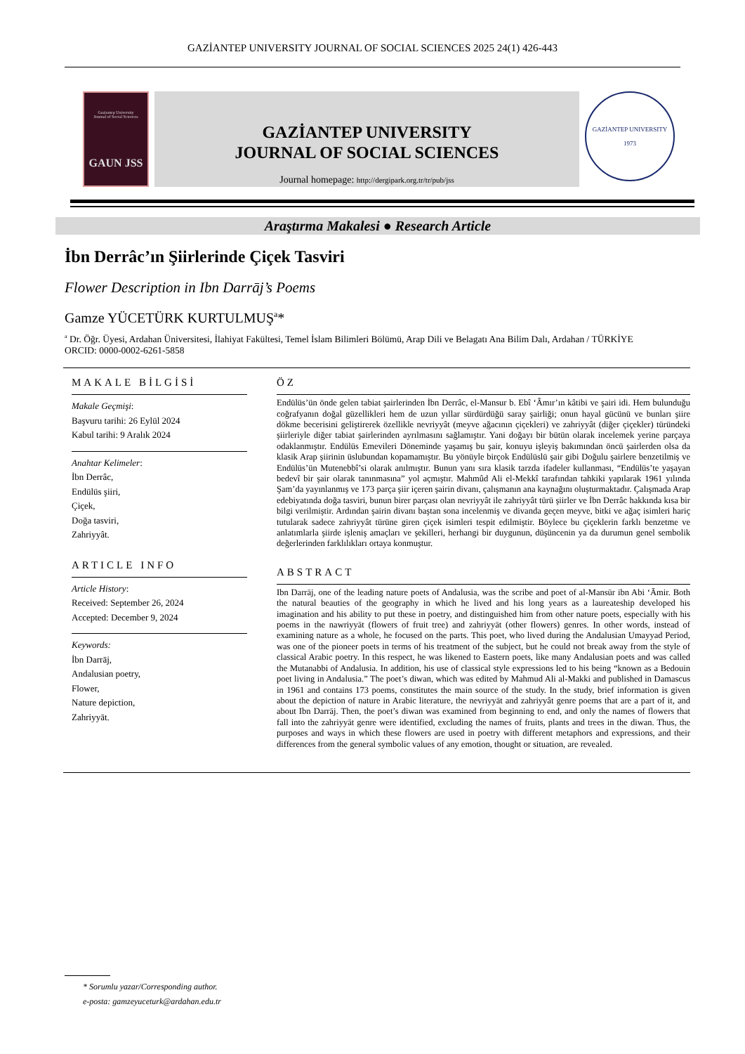GAZİANTEP UNIVERSITY JOURNAL OF SOCIAL SCIENCES 2025 24(1) 426-443
Gaziantep University
Journal of Social Sciences
GAUN JSS
GAZİANTEP UNIVERSITY
JOURNAL OF SOCIAL SCIENCES
Journal homepage: http://dergipark.org.tr/tr/pub/jss
GAZİANTEP UNIVERSITY
1973
Araştırma Makalesi ● Research Article
İbn Derrâc’ın Şiirlerinde Çiçek Tasviri
Flower Description in Ibn Darrāj’s Poems
Gamze YÜCETÜRK KURTULMUŞ<sup>a</sup>*
<sup>a</sup> Dr. Öğr. Üyesi, Ardahan Üniversitesi, İlahiyat Fakültesi, Temel İslam Bilimleri Bölümü, Arap Dili ve Belagatı Ana Bilim Dalı, Ardahan / TÜRKİYE
ORCID: 0000-0002-6261-5858
MAKALE BİLGİSİ
Makale Geçmişi:
Başvuru tarihi: 26 Eylül 2024
Kabul tarihi: 9 Aralık 2024
Anahtar Kelimeler:
İbn Derrâc,
Endülüs şiiri,
Çiçek,
Doğa tasviri,
Zahriyyât.
ARTICLE INFO
Article History:
Received: September 26, 2024
Accepted: December 9, 2024
Keywords:
İbn Darrāj,
Andalusian poetry,
Flower,
Nature depiction,
Zahriyyāt.
ÖZ
Endülüs’ün önde gelen tabiat şairlerinden İbn Derrâc, el-Mansur b. Ebî ‘Âmır’ın kâtibi ve şairi idi. Hem bulunduğu coğrafyanın doğal güzellikleri hem de uzun yıllar sürdürdüğü saray şairliği; onun hayal gücünü ve bunları şiire dökme becerisini geliştirerek özellikle nevriyyât (meyve ağacının çiçekleri) ve zahriyyât (diğer çiçekler) türündeki şiirleriyle diğer tabiat şairlerinden ayrılmasını sağlamıştır. Yani doğayı bir bütün olarak incelemek yerine parçaya odaklanmıştır. Endülüs Emevileri Döneminde yaşamış bu şair, konuyu işleyiş bakımından öncü şairlerden olsa da klasik Arap şiirinin üslubundan kopamamıştır. Bu yönüyle birçok Endülüslü şair gibi Doğulu şairlere benzetilmiş ve Endülüs’ün Mutenebbî’si olarak anılmıştır. Bunun yanı sıra klasik tarzda ifadeler kullanması, “Endülüs’te yaşayan bedevî bir şair olarak tanınmasına” yol açmıştır. Mahmûd Ali el-Mekkî tarafından tahkiki yapılarak 1961 yılında Şam’da yayınlanmış ve 173 parça şiir içeren şairin divanı, çalışmanın ana kaynağını oluşturmaktadır. Çalışmada Arap edebiyatında doğa tasviri, bunun birer parçası olan nevriyyât ile zahriyyât türü şiirler ve İbn Derrâc hakkında kısa bir bilgi verilmiştir. Ardından şairin divanı baştan sona incelenmiş ve divanda geçen meyve, bitki ve ağaç isimleri hariç tutularak sadece zahriyyât türüne giren çiçek isimleri tespit edilmiştir. Böylece bu çiçeklerin farklı benzetme ve anlatımlarla şiirde işleniş amaçları ve şekilleri, herhangi bir duygunun, düşüncenin ya da durumun genel sembolik değerlerinden farklılıkları ortaya konmuştur.
ABSTRACT
Ibn Darrāj, one of the leading nature poets of Andalusia, was the scribe and poet of al-Mansūr ibn Abi ‘Āmir. Both the natural beauties of the geography in which he lived and his long years as a laureateship developed his imagination and his ability to put these in poetry, and distinguished him from other nature poets, especially with his poems in the nawriyyāt (flowers of fruit tree) and zahriyyāt (other flowers) genres. In other words, instead of examining nature as a whole, he focused on the parts. This poet, who lived during the Andalusian Umayyad Period, was one of the pioneer poets in terms of his treatment of the subject, but he could not break away from the style of classical Arabic poetry. In this respect, he was likened to Eastern poets, like many Andalusian poets and was called the Mutanabbi of Andalusia. In addition, his use of classical style expressions led to his being “known as a Bedouin poet living in Andalusia.” The poet’s diwan, which was edited by Mahmud Ali al-Makki and published in Damascus in 1961 and contains 173 poems, constitutes the main source of the study. In the study, brief information is given about the depiction of nature in Arabic literature, the nevriyyāt and zahriyyât genre poems that are a part of it, and about Ibn Darrāj. Then, the poet’s diwan was examined from beginning to end, and only the names of flowers that fall into the zahriyyāt genre were identified, excluding the names of fruits, plants and trees in the diwan. Thus, the purposes and ways in which these flowers are used in poetry with different metaphors and expressions, and their differences from the general symbolic values of any emotion, thought or situation, are revealed.
* Sorumlu yazar/Corresponding author.
e-posta: gamzeyuceturk@ardahan.edu.tr